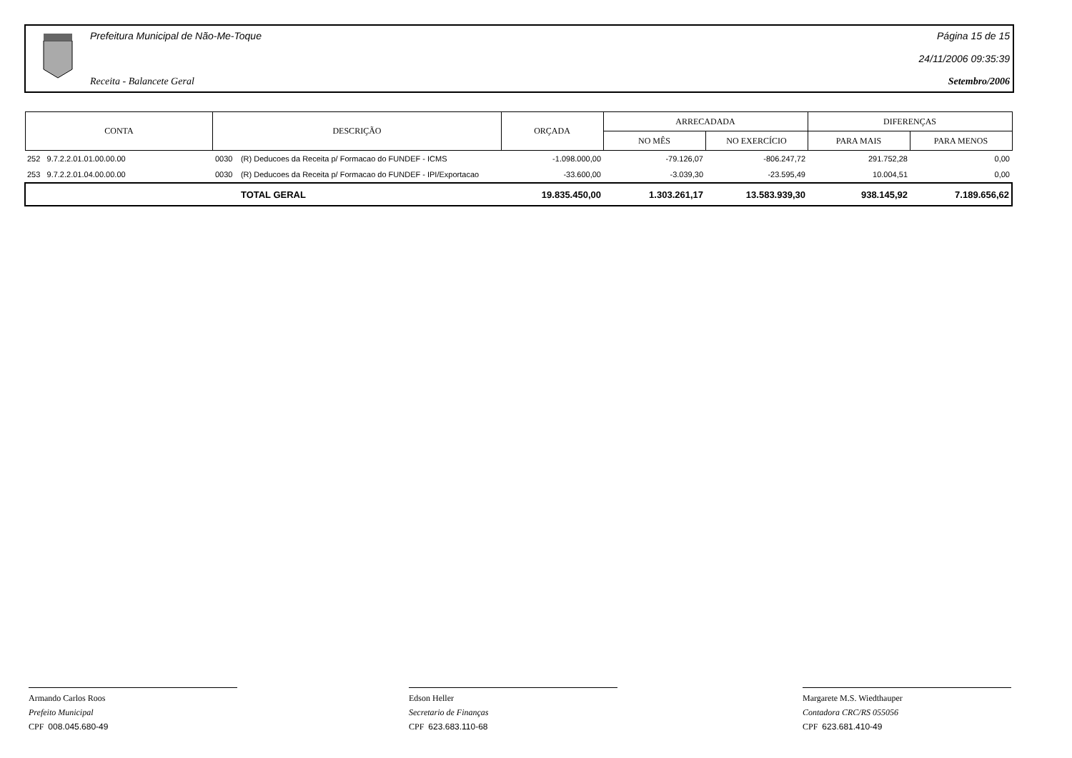Prefeitura Municipal de Não-Me-Toque
Receita - Balancete Geral
Página 15 de 15
24/11/2006 09:35:39
Setembro/2006
| CONTA | | DESCRIÇÃO | | ORÇADA | ARRECADADA | | DIFERENÇAS | |
| --- | --- | --- | --- | --- | --- | --- | --- | --- |
| | | | | | NO MÊS | NO EXERCÍCIO | PARA MAIS | PARA MENOS |
| 252 9.7.2.2.01.01.00.00.00 | | 0030 | (R) Deducoes da Receita p/ Formacao do FUNDEF - ICMS | -1.098.000,00 | -79.126,07 | -806.247,72 | 291.752,28 | 0,00 |
| 253 9.7.2.2.01.04.00.00.00 | | 0030 | (R) Deducoes da Receita p/ Formacao do FUNDEF - IPI/Exportacao | -33.600,00 | -3.039,30 | -23.595,49 | 10.004,51 | 0,00 |
| | | | TOTAL GERAL | 19.835.450,00 | 1.303.261,17 | 13.583.939,30 | 938.145,92 | 7.189.656,62 |
Armando Carlos Roos
Prefeito Municipal
CPF 008.045.680-49
Edson Heller
Secretario de Finanças
CPF 623.683.110-68
Margarete M.S. Wiedthauper
Contadora CRC/RS 055056
CPF 623.681.410-49